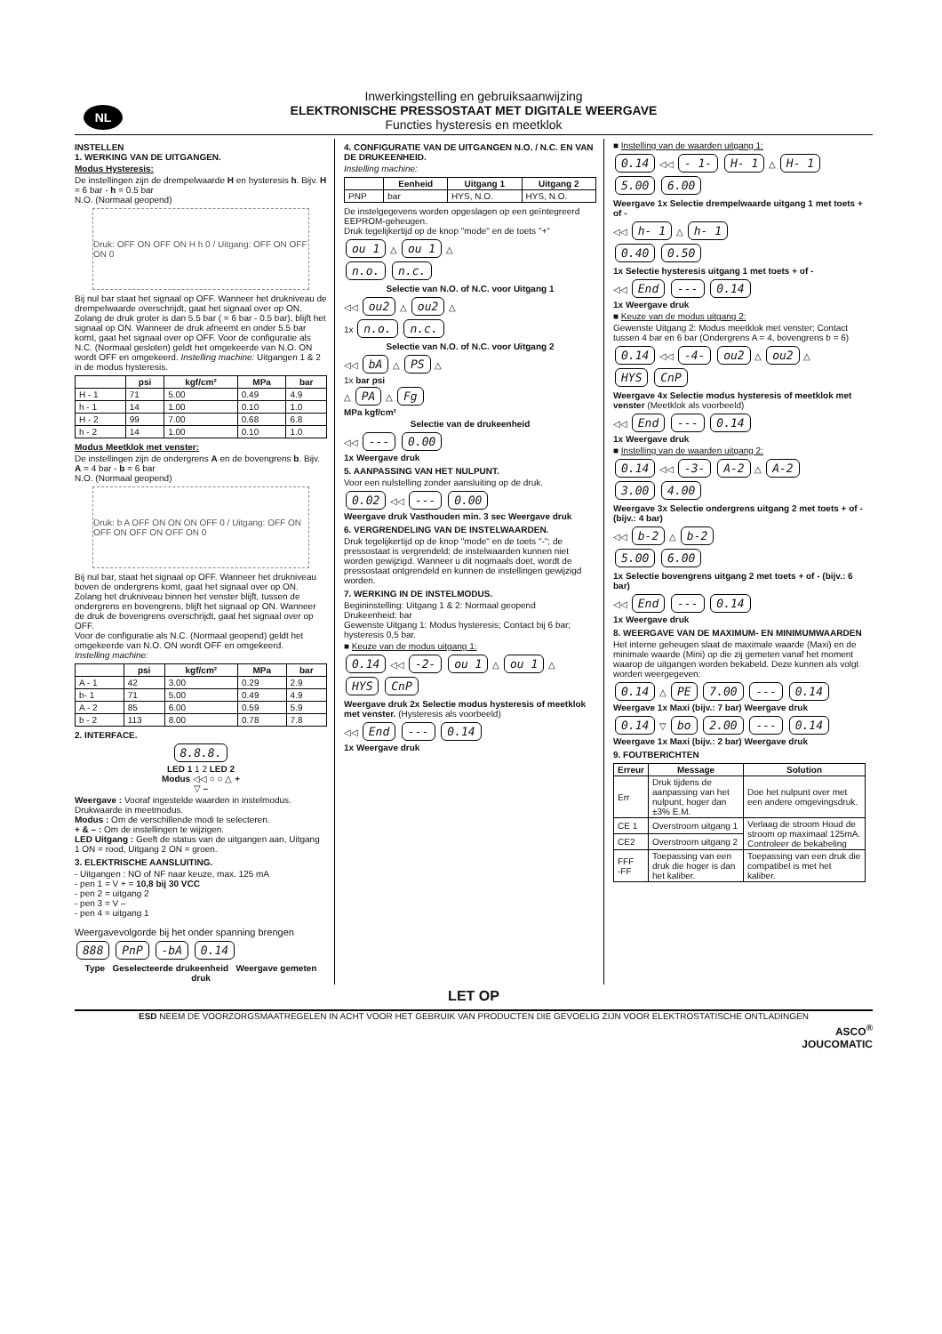NL
Inwerkingstelling en gebruiksaanwijzing
ELEKTRONISCHE PRESSOSTAAT MET DIGITALE WEERGAVE
Functies hysteresis en meetklok
INSTELLEN
1. WERKING VAN DE UITGANGEN.
Modus Hysteresis:
De instellingen zijn de drempelwaarde H en hysteresis h. Bijv. H = 6 bar - h = 0.5 bar
N.O. (Normaal geopend)
Druk: OFF ON OFF ON H h 0 / Uitgang: OFF ON OFF ON 0
Bij nul bar staat het signaal op OFF. Wanneer het drukniveau de drempelwaarde overschrijdt, gaat het signaal over op ON. Zolang de druk groter is dan 5.5 bar ( = 6 bar - 0.5 bar), blijft het signaal op ON. Wanneer de druk afneemt en onder 5.5 bar komt, gaat het signaal over op OFF. Voor de configuratie als N.C. (Normaal gesloten) geldt het omgekeerde van N.O. ON wordt OFF en omgekeerd. Instelling machine: Uitgangen 1 & 2 in de modus hysteresis.
| | psi | kgf/cm² | MPa | bar |
| --- | --- | --- | --- | --- |
| H - 1 | 71 | 5.00 | 0.49 | 4.9 |
| h - 1 | 14 | 1.00 | 0.10 | 1.0 |
| H - 2 | 99 | 7.00 | 0.68 | 6.8 |
| h - 2 | 14 | 1.00 | 0.10 | 1.0 |
Modus Meetklok met venster:
De instellingen zijn de ondergrens A en de bovengrens b. Bijv. A = 4 bar - b = 6 bar
N.O. (Normaal geopend)
Druk: b A OFF ON ON ON OFF 0 / Uitgang: OFF ON OFF ON OFF ON OFF ON 0
Bij nul bar, staat het signaal op OFF. Wanneer het drukniveau boven de ondergrens komt, gaat het signaal over op ON. Zolang het drukniveau binnen het venster blijft, tussen de ondergrens en bovengrens, blijft het signaal op ON. Wanneer de druk de bovengrens overschrijdt, gaat het signaal over op OFF.
Voor de configuratie als N.C. (Normaal geopend) geldt het omgekeerde van N.O. ON wordt OFF en omgekeerd.
Instelling machine:
| | psi | kgf/cm² | MPa | bar |
| --- | --- | --- | --- | --- |
| A - 1 | 42 | 3.00 | 0.29 | 2.9 |
| b- 1 | 71 | 5.00 | 0.49 | 4.9 |
| A - 2 | 85 | 6.00 | 0.59 | 5.9 |
| b - 2 | 113 | 8.00 | 0.78 | 7.8 |
2. INTERFACE.
8.8.8.
LED 1 1 2 LED 2
Modus ◁◁ ○ ○ △ +
▽ –
Weergave : Vooraf ingestelde waarden in instelmodus. Drukwaarde in meetmodus.
Modus : Om de verschillende modi te selecteren.
+ & – : Om de instellingen te wijzigen.
LED Uitgang : Geeft de status van de uitgangen aan, Uitgang 1 ON = rood, Uitgang 2 ON = groen.
3. ELEKTRISCHE AANSLUITING.
- Uitgangen : NO of NF naar keuze, max. 125 mA
- pen 1 = V + = 10,8 bij 30 VCC
- pen 2 = uitgang 2
- pen 3 = V –
- pen 4 = uitgang 1
Weergavevolgorde bij het onder spanning brengen
888 PnP -bA 0.14
Type Geselecteerde drukeenheid Weergave gemeten druk
4. CONFIGURATIE VAN DE UITGANGEN N.O. / N.C. EN VAN DE DRUKEENHEID.
Instelling machine:
| | Eenheid | Uitgang 1 | Uitgang 2 |
| --- | --- | --- | --- |
| PNP | bar | HYS, N.O. | HYS, N.O. |
De instelgegevens worden opgeslagen op een geïntegreerd EEPROM-geheugen.
Druk tegelijkertijd op de knop "mode" en de toets "+"
ou 1 △ ou 1 △
n.o. n.c.
Selectie van N.O. of N.C. voor Uitgang 1
◁◁ ou2 △ ou2 △
1x n.o. n.c.
Selectie van N.O. of N.C. voor Uitgang 2
◁◁ bA △ PS △
1x bar psi
△ PA △ Fg
MPa kgf/cm²
Selectie van de drukeenheid
◁◁ --- 0.00
1x Weergave druk
5. AANPASSING VAN HET NULPUNT.
Voor een nulstelling zonder aansluiting op de druk.
0.02 ◁◁ --- 0.00
Weergave druk Vasthouden min. 3 sec Weergave druk
6. VERGRENDELING VAN DE INSTELWAARDEN.
Druk tegelijkertijd op de knop "mode" en de toets "-"; de pressostaat is vergrendeld; de instelwaarden kunnen niet worden gewijzigd. Wanneer u dit nogmaals doet, wordt de pressostaat ontgrendeld en kunnen de instellingen gewijzigd worden.
7. WERKING IN DE INSTELMODUS.
Begininstelling: Uitgang 1 & 2: Normaal geopend
Drukeenheid: bar
Gewenste Uitgang 1: Modus hysteresis; Contact bij 6 bar; hysteresis 0,5 bar.
■ Keuze van de modus uitgang 1:
0.14 ◁◁ -2- ou 1 △ ou 1 △
HYS CnP
Weergave druk 2x Selectie modus hysteresis of meetklok met venster. (Hysteresis als voorbeeld)
◁◁ End --- 0.14
1x Weergave druk
■ Instelling van de waarden uitgang 1:
0.14 ◁◁ - 1- H- 1 △ H- 1
5.00 6.00
Weergave 1x Selectie drempelwaarde uitgang 1 met toets + of -
◁◁ h- 1 △ h- 1
0.40 0.50
1x Selectie hysteresis uitgang 1 met toets + of -
◁◁ End --- 0.14
1x Weergave druk
■ Keuze van de modus uitgang 2:
Gewenste Uitgang 2: Modus meetklok met venster; Contact tussen 4 bar en 6 bar (Ondergrens A = 4, bovengrens b = 6)
0.14 ◁◁ -4- ou2 △ ou2 △
HYS CnP
Weergave 4x Selectie modus hysteresis of meetklok met venster (Meetklok als voorbeeld)
◁◁ End --- 0.14
1x Weergave druk
■ Instelling van de waarden uitgang 2:
0.14 ◁◁ -3- A-2 △ A-2
3.00 4.00
Weergave 3x Selectie ondergrens uitgang 2 met toets + of - (bijv.: 4 bar)
◁◁ b-2 △ b-2
5.00 6.00
1x Selectie bovengrens uitgang 2 met toets + of - (bijv.: 6 bar)
◁◁ End --- 0.14
1x Weergave druk
8. WEERGAVE VAN DE MAXIMUM- EN MINIMUMWAARDEN
Het interne geheugen slaat de maximale waarde (Maxi) en de minimale waarde (Mini) op die zij gemeten vanaf het moment waarop de uitgangen worden bekabeld. Deze kunnen als volgt worden weergegeven:
0.14 △ PE 7.00 --- 0.14
Weergave 1x Maxi (bijv.: 7 bar) Weergave druk
0.14 ▽ bo 2.00 --- 0.14
Weergave 1x Maxi (bijv.: 2 bar) Weergave druk
9. FOUTBERICHTEN
| Erreur | Message | Solution |
| --- | --- | --- |
| Err | Druk tijdens de aanpassing van het nulpunt, hoger dan ±3% E.M. | Doe het nulpunt over met een andere omgevingsdruk. |
| CE 1 | Overstroom uitgang 1 | Verlaag de stroom Houd de stroom op maximaal 125mA. Controleer de bekabeling |
| CE2 | Overstroom uitgang 2 | |
| FFF -FF | Toepassing van een druk die hoger is dan het kaliber. | Toepassing van een druk die compatibel is met het kaliber. |
LET OP
ESD NEEM DE VOORZORGSMAATREGELEN IN ACHT VOOR HET GEBRUIK VAN PRODUCTEN DIE GEVOELIG ZIJN VOOR ELEKTROSTATISCHE ONTLADINGEN
ASCO<sup>®</sup>
JOUCOMATIC